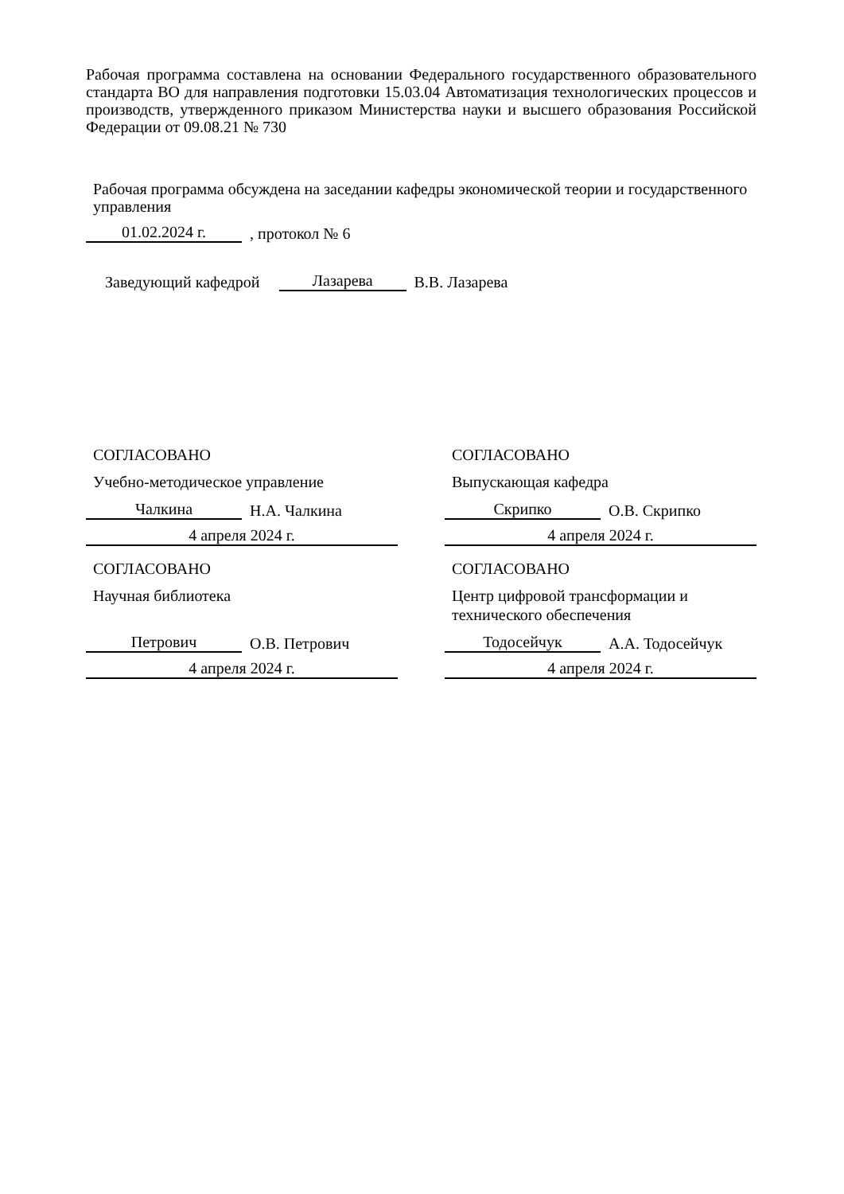Рабочая программа составлена на основании Федерального государственного образовательного стандарта ВО для направления подготовки 15.03.04 Автоматизация технологических процессов и производств, утвержденного приказом Министерства науки и высшего образования Российской Федерации от 09.08.21 № 730
Рабочая программа обсуждена на заседании кафедры экономической теории и государственного управления
01.02.2024 г., протокол № 6
Заведующий кафедрой Лазарева В.В. Лазарева
СОГЛАСОВАНО
Учебно-методическое управление
Чалкина Н.А. Чалкина
4 апреля 2024 г.
СОГЛАСОВАНО
Научная библиотека
Петрович О.В. Петрович
4 апреля 2024 г.
СОГЛАСОВАНО
Выпускающая кафедра
Скрипко О.В. Скрипко
4 апреля 2024 г.
СОГЛАСОВАНО
Центр цифровой трансформации и технического обеспечения
Тодосейчук А.А. Тодосейчук
4 апреля 2024 г.